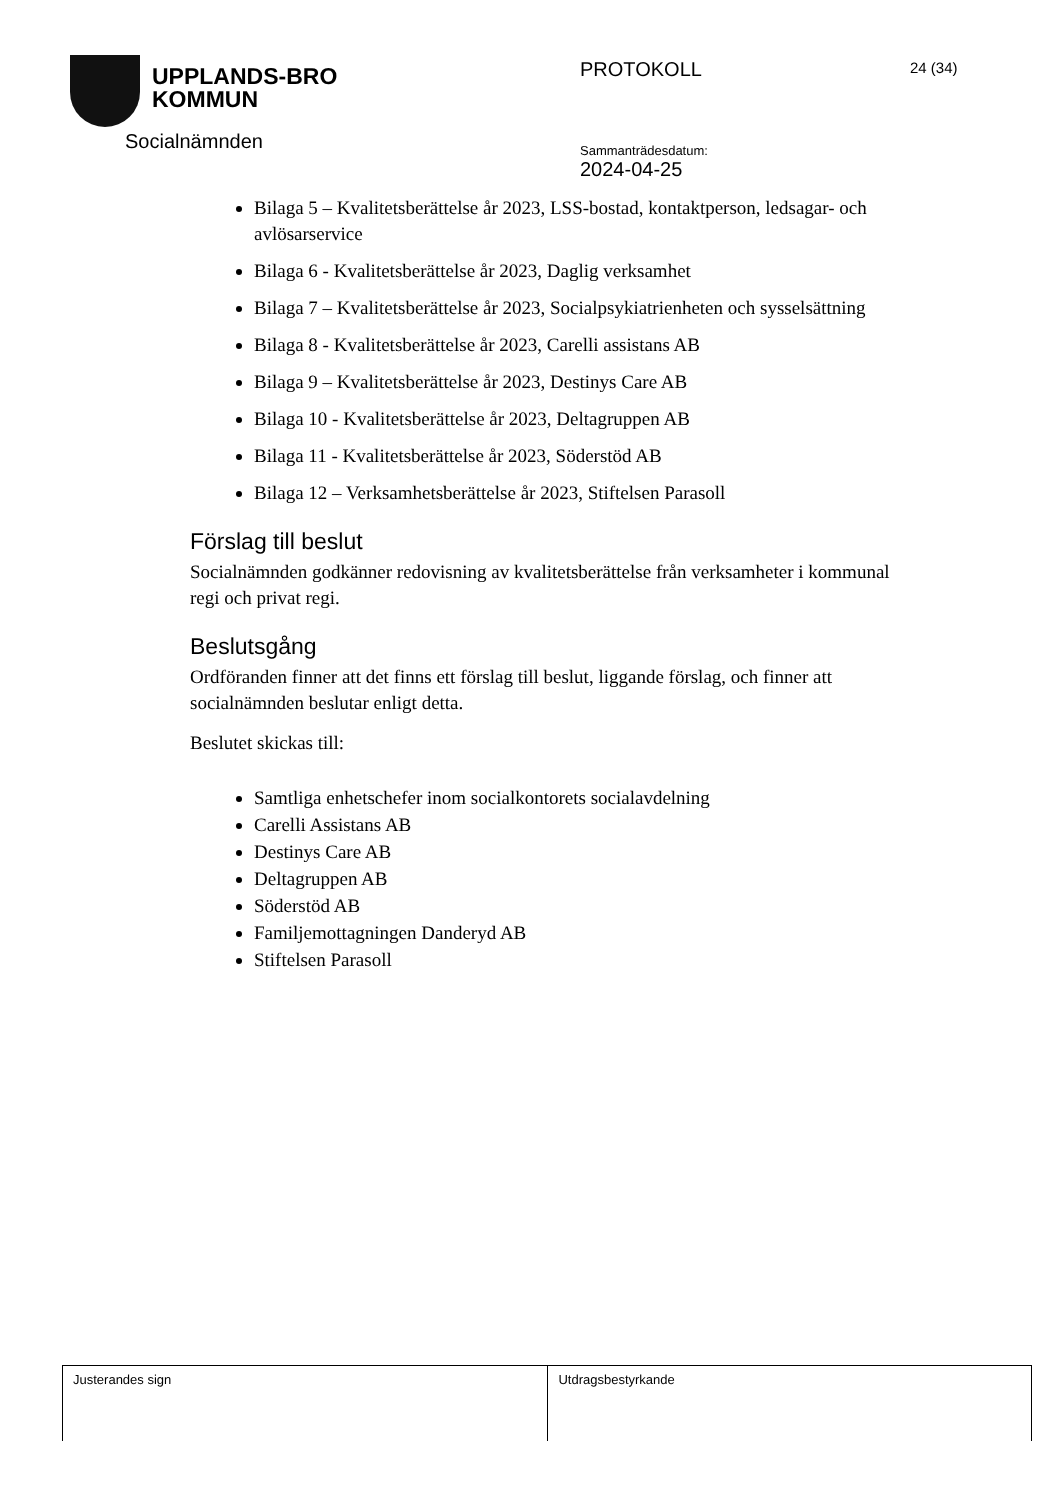UPPLANDS-BRO
KOMMUN
PROTOKOLL
Sammanträdesdatum:
2024-04-25
24 (34)
Socialnämnden
Bilaga 5 – Kvalitetsberättelse år 2023, LSS-bostad, kontaktperson, ledsagar- och avlösarservice
Bilaga 6 - Kvalitetsberättelse år 2023, Daglig verksamhet
Bilaga 7 – Kvalitetsberättelse år 2023, Socialpsykiatrienheten och sysselsättning
Bilaga 8 - Kvalitetsberättelse år 2023, Carelli assistans AB
Bilaga 9 – Kvalitetsberättelse år 2023, Destinys Care AB
Bilaga 10 - Kvalitetsberättelse år 2023, Deltagruppen AB
Bilaga 11 - Kvalitetsberättelse år 2023, Söderstöd AB
Bilaga 12 – Verksamhetsberättelse år 2023, Stiftelsen Parasoll
Förslag till beslut
Socialnämnden godkänner redovisning av kvalitetsberättelse från verksamheter i kommunal regi och privat regi.
Beslutsgång
Ordföranden finner att det finns ett förslag till beslut, liggande förslag, och finner att socialnämnden beslutar enligt detta.
Beslutet skickas till:
Samtliga enhetschefer inom socialkontorets socialavdelning
Carelli Assistans AB
Destinys Care AB
Deltagruppen AB
Söderstöd AB
Familjemottagningen Danderyd AB
Stiftelsen Parasoll
Justerandes sign Utdragsbestyrkande